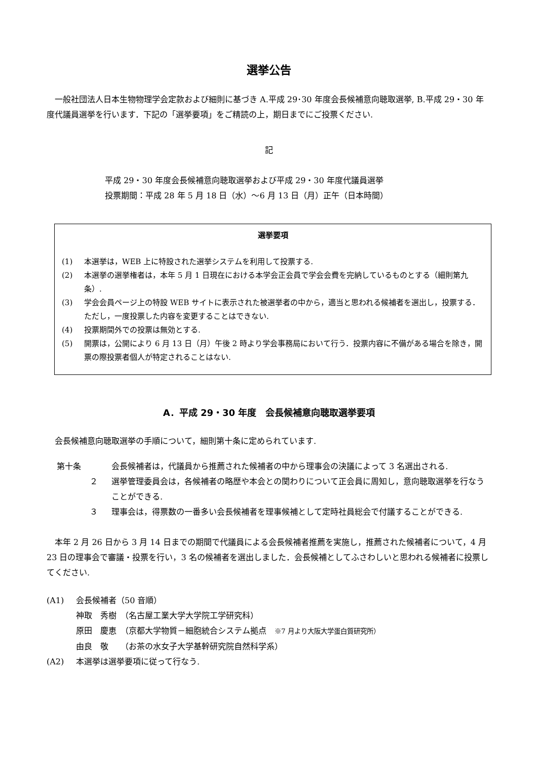選挙公告
　一般社団法人日本生物物理学会定款および細則に基づき A.平成 29･30 年度会長候補意向聴取選挙, B.平成 29・30 年度代議員選挙を行います．下記の「選挙要項」をご精読の上，期日までにご投票ください.
記
平成 29・30 年度会長候補意向聴取選挙および平成 29・30 年度代議員選挙
投票期間：平成 28 年 5 月 18 日（水）～6 月 13 日（月）正午（日本時間）
選挙要項
(1) 本選挙は，WEB 上に特設された選挙システムを利用して投票する.
(2) 本選挙の選挙権者は，本年 5 月 1 日現在における本学会正会員で学会会費を完納しているものとする（細則第九条）.
(3) 学会会員ページ上の特設 WEB サイトに表示された被選挙者の中から，適当と思われる候補者を選出し，投票する．ただし，一度投票した内容を変更することはできない.
(4) 投票期間外での投票は無効とする.
(5) 開票は，公開により 6 月 13 日（月）午後 2 時より学会事務局において行う．投票内容に不備がある場合を除き，開票の際投票者個人が特定されることはない.
A．平成 29・30 年度　会長候補意向聴取選挙要項
　会長候補意向聴取選挙の手順について，細則第十条に定められています.
第十条 会長候補者は，代議員から推薦された候補者の中から理事会の決議によって 3 名選出される.
２ 選挙管理委員会は，各候補者の略歴や本会との関わりについて正会員に周知し，意向聴取選挙を行なうことができる.
３ 理事会は，得票数の一番多い会長候補者を理事候補として定時社員総会で付議することができる.
　本年 2 月 26 日から 3 月 14 日までの期間で代議員による会長候補者推薦を実施し，推薦された候補者について，4 月 23 日の理事会で審議・投票を行い，3 名の候補者を選出しました．会長候補としてふさわしいと思われる候補者に投票してください.
(A1) 会長候補者（50 音順）
神取　秀樹　（名古屋工業大学大学院工学研究科）
原田　慶恵　（京都大学物質－細胞統合システム拠点　※7 月より大阪大学蛋白質研究所）
由良　敬　　（お茶の水女子大学基幹研究院自然科学系）
(A2) 本選挙は選挙要項に従って行なう.